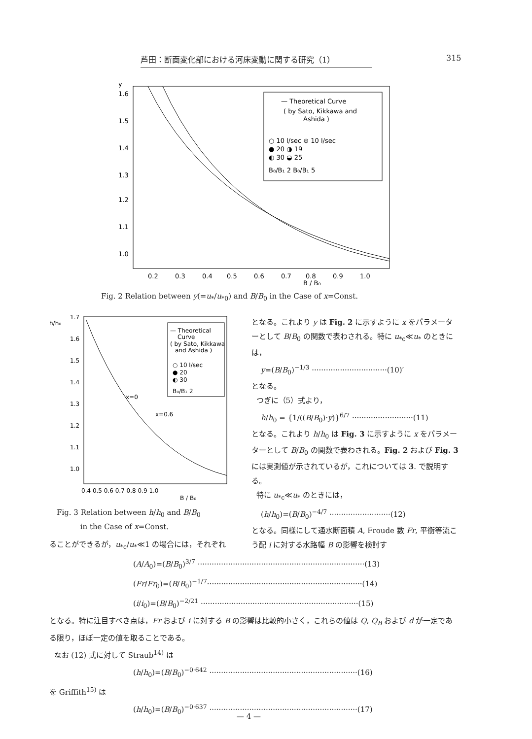芦田：断面変化部における河床変動に関する研究（1） 315
y
1.6
1.5
1.4
1.3
1.2
1.1
1.0
0.2
0.3
0.4
0.5
0.6
0.7
0.8
0.9
1.0
B / B₀
— Theoretical Curve
( by Sato, Kikkawa and
Ashida )
○ 10 l/sec ⊖ 10 l/sec
● 20 ◑ 19
◐ 30 ◒ 25
B₀/B₁ 2 B₀/B₁ 5
Fig. 2 Relation between y(=u<sub>*</sub>/u<sub>*0</sub>) and B/B<sub>0</sub> in the Case of x=Const.
h/h₀
1.7
1.6
1.5
1.4
1.3
1.2
1.1
1.0
0.4 0.5 0.6 0.7 0.8 0.9 1.0
B / B₀
x=0
x=0.6
— Theoretical
Curve
( by Sato, Kikkawa
and Ashida )
○ 10 l/sec
● 20
◐ 30
B₀/B₁ 2
Fig. 3 Relation between h/h<sub>0</sub> and B/B<sub>0</sub>
in the Case of x=Const.
となる。これより y は Fig. 2 に示すように x をパラメーターとして B/B<sub>0</sub> の関数で表わされる。特に u<sub>*c</sub>≪u<sub>*</sub> のときには，
y=(B/B<sub>0</sub>)<sup>−1/3</sup> ································(10)′
となる。
つぎに（5）式より，
h/h<sub>0</sub> = {1/((B/B<sub>0</sub>)·y)}<sup>6/7</sup> ··························(11)
となる。これより h/h<sub>0</sub> は Fig. 3 に示すように x をパラメーターとして B/B<sub>0</sub> の関数で表わされる。Fig. 2 および Fig. 3 には実測値が示されているが，これについては 3. で説明する。
特に u<sub>*c</sub>≪u<sub>*</sub> のときには，
(h/h<sub>0</sub>)=(B/B<sub>0</sub>)<sup>−4/7</sup> ··························(12)
となる。同様にして通水断面積 A, Froude 数 Fr, 平衡等流こう配 i に対する水路幅 B の影響を検討す
ることができるが，u<sub>*c</sub>/u<sub>*</sub>≪1 の場合には，それぞれ
(A/A<sub>0</sub>)=(B/B<sub>0</sub>)<sup>3/7</sup> ·······································································(13)
(Fr/Fr<sub>0</sub>)=(B/B<sub>0</sub>)<sup>−1/7</sup>··································································(14)
(i/i<sub>0</sub>)=(B/B<sub>0</sub>)<sup>−2/21</sup> ···································································(15)
となる。特に注目すべき点は，Fr および i に対する B の影響は比較的小さく，これらの値は Q, Q<sub>B</sub> および d が一定である限り，ほぼ一定の値を取ることである。
なお (12) 式に対して Straub<sup>14)</sup> は
(h/h<sub>0</sub>)=(B/B<sub>0</sub>)<sup>−0·642</sup> ·······························································(16)
を Griffith<sup>15)</sup> は
(h/h<sub>0</sub>)=(B/B<sub>0</sub>)<sup>−0·637</sup> ·······························································(17)
— 4 —